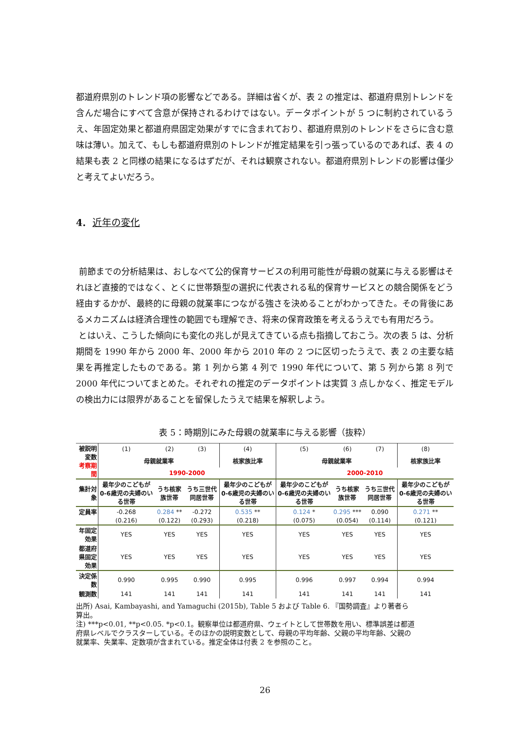都道府県別のトレンド項の影響などである。詳細は省くが、表 2 の推定は、都道府県別トレンドを含んだ場合にすべて含意が保持されるわけではない。データポイントが 5 つに制約されているうえ、年固定効果と都道府県固定効果がすでに含まれており、都道府県別のトレンドをさらに含む意味は薄い。加えて、もしも都道府県別のトレンドが推定結果を引っ張っているのであれば、表 4 の結果も表 2 と同様の結果になるはずだが、それは観察されない。都道府県別トレンドの影響は僅少と考えてよいだろう。
4. 近年の変化
前節までの分析結果は、おしなべて公的保育サービスの利用可能性が母親の就業に与える影響はそれほど直接的ではなく、とくに世帯類型の選択に代表される私的保育サービスとの競合関係をどう経由するかが、最終的に母親の就業率につながる強さを決めることがわかってきた。その背後にあるメカニズムは経済合理性の範囲でも理解でき、将来の保育政策を考えるうえでも有用だろう。
とはいえ、こうした傾向にも変化の兆しが見えてきている点も指摘しておこう。次の表 5 は、分析期間を 1990 年から 2000 年、2000 年から 2010 年の 2 つに区切ったうえで、表 2 の主要な結果を再推定したものである。第 1 列から第 4 列で 1990 年代について、第 5 列から第 8 列で 2000 年代についてまとめた。それぞれの推定のデータポイントは実質 3 点しかなく、推定モデルの検出力には限界があることを留保したうえで結果を解釈しよう。
表 5：時期別にみた母親の就業率に与える影響（抜粋）
| 被説明変数 考察期間 | (1) | (2) | (3) | (4) | (5) | (6) | (7) | (8) |
| | 母親就業率 | | | 核家族比率 | 母親就業率 | | | 核家族比率 |
| | 1990-2000 | | | | 2000-2010 | | | |
| 集計対象 | 最年少のこどもが0-6歳児の夫婦のいる世帯 | うち核家族世帯 | うち三世代同居世帯 | 最年少のこどもが0-6歳児の夫婦のいる世帯 | 最年少のこどもが0-6歳児の夫婦のいる世帯 | うち核家族世帯 | うち三世代同居世帯 | 最年少のこどもが0-6歳児の夫婦のいる世帯 |
| 定員率 | -0.268 | 0.284 ** | -0.272 | 0.535 ** | 0.124 * | 0.295 *** | 0.090 | 0.271 ** |
| | (0.216) | (0.122) | (0.293) | (0.218) | (0.075) | (0.054) | (0.114) | (0.121) |
| 年固定効果 | YES | YES | YES | YES | YES | YES | YES | YES |
| 都道府県固定効果 | YES | YES | YES | YES | YES | YES | YES | YES |
| 決定係数 | 0.990 | 0.995 | 0.990 | 0.995 | 0.996 | 0.997 | 0.994 | 0.994 |
| 観測数 | 141 | 141 | 141 | 141 | 141 | 141 | 141 | 141 |
出所) Asai, Kambayashi, and Yamaguchi (2015b), Table 5 および Table 6. 『国勢調査』より著者ら算出。
注) ***p<0.01, **p<0.05. *p<0.1。観察単位は都道府県、ウェイトとして世帯数を用い、標準誤差は都道府県レベルでクラスターしている。そのほかの説明変数として、母親の平均年齢、父親の平均年齢、父親の就業率、失業率、定数項が含まれている。推定全体は付表 2 を参照のこと。
26